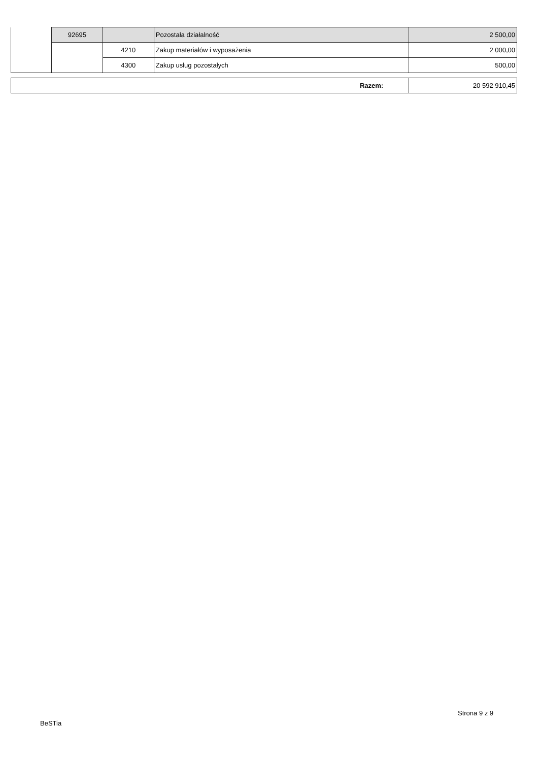| | 92695 | | Pozostała działalność | 2 500,00 |
| | | 4210 | Zakup materiałów i wyposażenia | 2 000,00 |
| | | 4300 | Zakup usług pozostałych | 500,00 |
| Razem: | 20 592 910,45 |
BeSTia
Strona 9 z 9